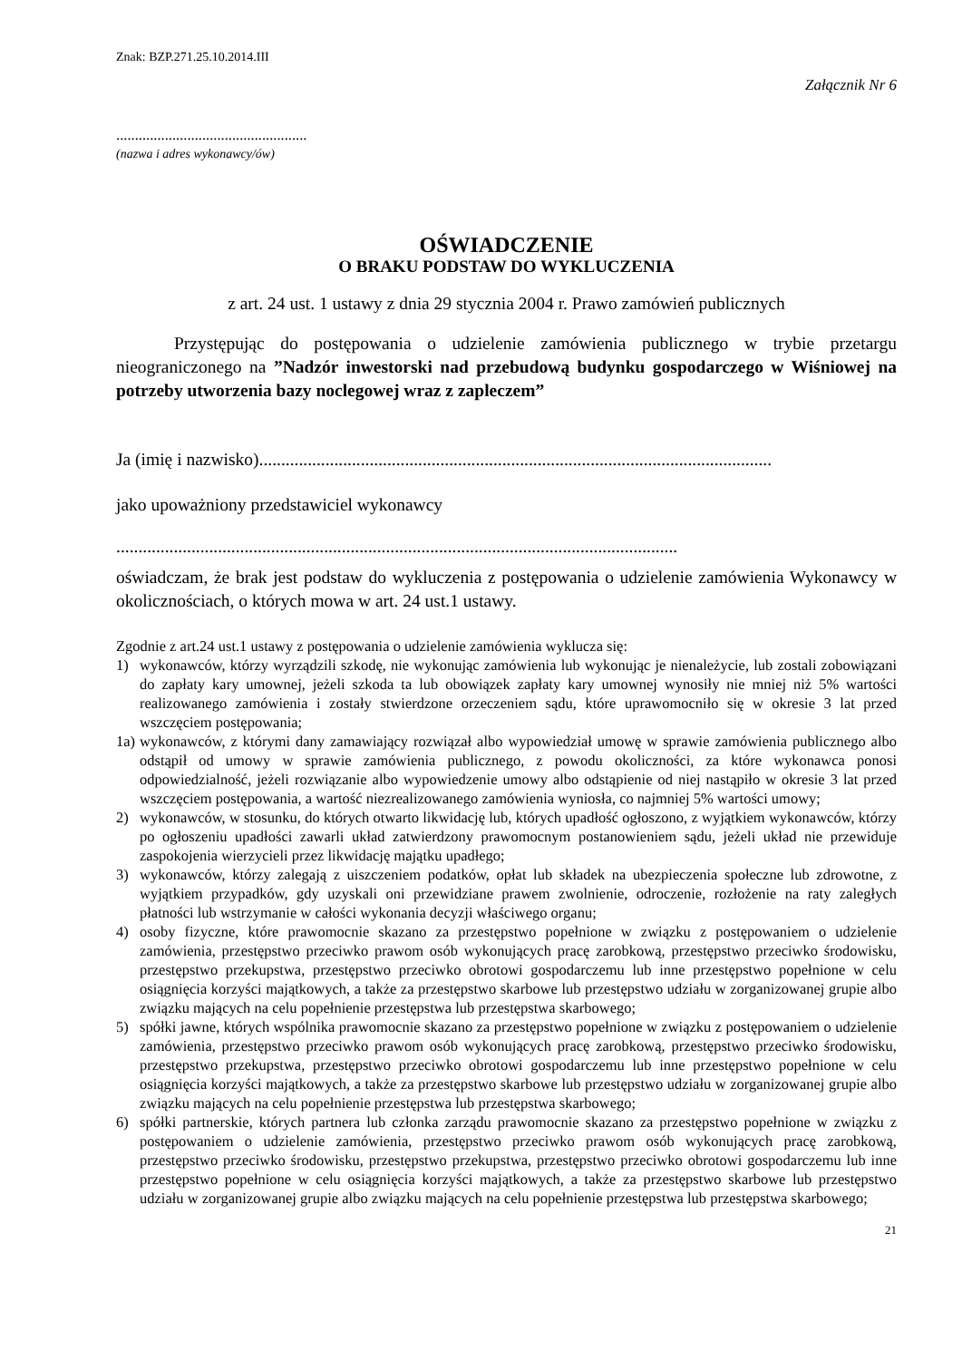Znak: BZP.271.25.10.2014.III
Załącznik Nr 6
...................................................
(nazwa i adres wykonawcy/ów)
OŚWIADCZENIE
O BRAKU PODSTAW DO WYKLUCZENIA
z art. 24 ust. 1 ustawy z dnia 29 stycznia 2004 r. Prawo zamówień publicznych
Przystępując do postępowania o udzielenie zamówienia publicznego w trybie przetargu nieograniczonego na ”Nadzór inwestorski nad przebudową budynku gospodarczego w Wiśniowej na potrzeby utworzenia bazy noclegowej wraz z zapleczem”
Ja (imię i nazwisko)....................................................................................................................
jako upoważniony przedstawiciel wykonawcy
...............................................................................................................................
oświadczam, że brak jest podstaw do wykluczenia z postępowania o udzielenie zamówienia Wykonawcy w okolicznościach, o których mowa w art. 24 ust.1 ustawy.
Zgodnie z art.24 ust.1 ustawy z postępowania o udzielenie zamówienia wyklucza się:
1) wykonawców, którzy wyrządzili szkodę, nie wykonując zamówienia lub wykonując je nienależycie, lub zostali zobowiązani do zapłaty kary umownej, jeżeli szkoda ta lub obowiązek zapłaty kary umownej wynosiły nie mniej niż 5% wartości realizowanego zamówienia i zostały stwierdzone orzeczeniem sądu, które uprawomocniło się w okresie 3 lat przed wszczęciem postępowania;
1a) wykonawców, z którymi dany zamawiający rozwiązał albo wypowiedział umowę w sprawie zamówienia publicznego albo odstąpił od umowy w sprawie zamówienia publicznego, z powodu okoliczności, za które wykonawca ponosi odpowiedzialność, jeżeli rozwiązanie albo wypowiedzenie umowy albo odstąpienie od niej nastąpiło w okresie 3 lat przed wszczęciem postępowania, a wartość niezrealizowanego zamówienia wyniosła, co najmniej 5% wartości umowy;
2) wykonawców, w stosunku, do których otwarto likwidację lub, których upadłość ogłoszono, z wyjątkiem wykonawców, którzy po ogłoszeniu upadłości zawarli układ zatwierdzony prawomocnym postanowieniem sądu, jeżeli układ nie przewiduje zaspokojenia wierzycieli przez likwidację majątku upadłego;
3) wykonawców, którzy zalegają z uiszczeniem podatków, opłat lub składek na ubezpieczenia społeczne lub zdrowotne, z wyjątkiem przypadków, gdy uzyskali oni przewidziane prawem zwolnienie, odroczenie, rozłożenie na raty zaległych płatności lub wstrzymanie w całości wykonania decyzji właściwego organu;
4) osoby fizyczne, które prawomocnie skazano za przestępstwo popełnione w związku z postępowaniem o udzielenie zamówienia, przestępstwo przeciwko prawom osób wykonujących pracę zarobkową, przestępstwo przeciwko środowisku, przestępstwo przekupstwa, przestępstwo przeciwko obrotowi gospodarczemu lub inne przestępstwo popełnione w celu osiągnięcia korzyści majątkowych, a także za przestępstwo skarbowe lub przestępstwo udziału w zorganizowanej grupie albo związku mających na celu popełnienie przestępstwa lub przestępstwa skarbowego;
5) spółki jawne, których wspólnika prawomocnie skazano za przestępstwo popełnione w związku z postępowaniem o udzielenie zamówienia, przestępstwo przeciwko prawom osób wykonujących pracę zarobkową, przestępstwo przeciwko środowisku, przestępstwo przekupstwa, przestępstwo przeciwko obrotowi gospodarczemu lub inne przestępstwo popełnione w celu osiągnięcia korzyści majątkowych, a także za przestępstwo skarbowe lub przestępstwo udziału w zorganizowanej grupie albo związku mających na celu popełnienie przestępstwa lub przestępstwa skarbowego;
6) spółki partnerskie, których partnera lub członka zarządu prawomocnie skazano za przestępstwo popełnione w związku z postępowaniem o udzielenie zamówienia, przestępstwo przeciwko prawom osób wykonujących pracę zarobkową, przestępstwo przeciwko środowisku, przestępstwo przekupstwa, przestępstwo przeciwko obrotowi gospodarczemu lub inne przestępstwo popełnione w celu osiągnięcia korzyści majątkowych, a także za przestępstwo skarbowe lub przestępstwo udziału w zorganizowanej grupie albo związku mających na celu popełnienie przestępstwa lub przestępstwa skarbowego;
21